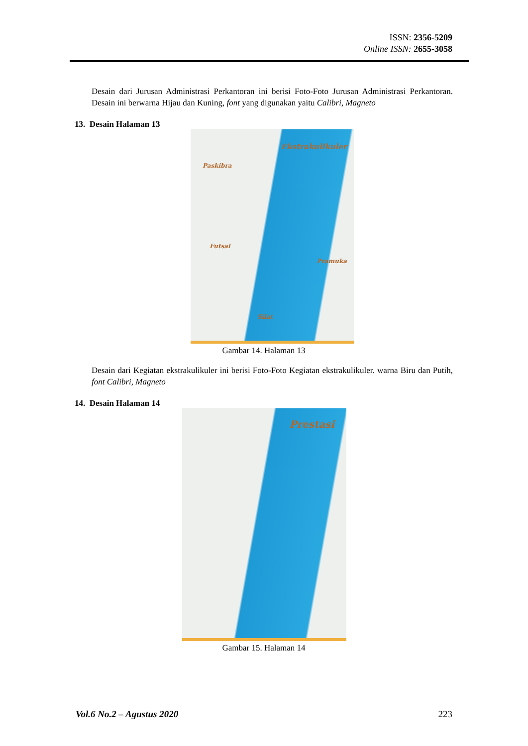ISSN: 2356-5209
Online ISSN: 2655-3058
Desain dari Jurusan Administrasi Perkantoran ini berisi Foto-Foto Jurusan Administrasi Perkantoran. Desain ini berwarna Hijau dan Kuning, font yang digunakan yaitu Calibri, Magneto
13. Desain Halaman 13
Ekstrakulikuler
Paskibra
Futsal
Pramuka
Silat
Gambar 14. Halaman 13
Desain dari Kegiatan ekstrakulikuler ini berisi Foto-Foto Kegiatan ekstrakulikuler. warna Biru dan Putih, font Calibri, Magneto
14. Desain Halaman 14
Prestasi
Gambar 15. Halaman 14
Vol.6 No.2 – Agustus 2020 223